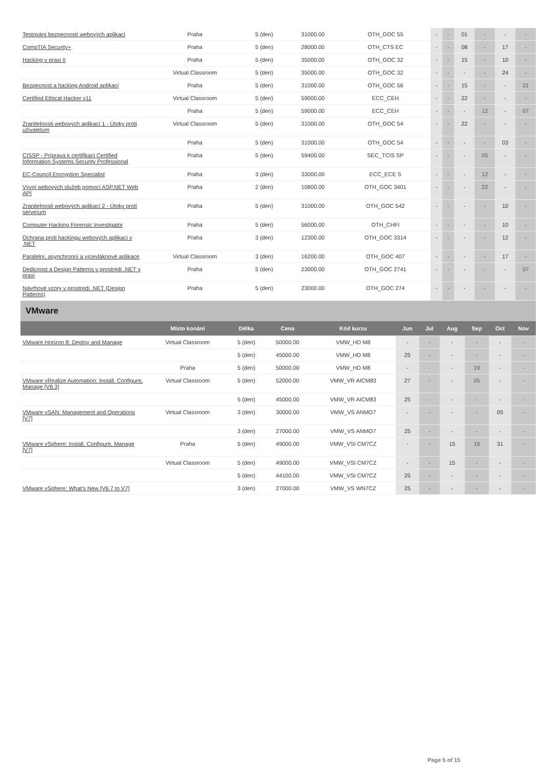| Testování bezpecnosti webových aplikací | Praha | 5 (den) | 31000.00 | OTH_GOC 55 | - | - | 01 | - | - | - |
| CompTIA Security+ | Praha | 5 (den) | 28000.00 | OTH_CTS EC | - | - | 08 | - | 17 | - |
| Hacking v praxi II | Praha | 5 (den) | 35000.00 | OTH_GOC 32 | - | - | 15 | - | 10 | - |
| | Virtual Classroom | 5 (den) | 35000.00 | OTH_GOC 32 | - | - | - | - | 24 | - |
| Bezpecnost a hacking Android aplikací | Praha | 5 (den) | 31000.00 | OTH_GOC 56 | - | - | 15 | - | - | 21 |
| Certified Ethical Hacker v11 | Virtual Classroom | 5 (den) | 59000.00 | ECC_CEH | - | - | 22 | - | - | - |
| | Praha | 5 (den) | 59000.00 | ECC_CEH | - | - | - | 12 | - | 07 |
| Zranitelnosti webových aplikací 1 - Útoky proti uživatelum | Virtual Classroom | 5 (den) | 31000.00 | OTH_GOC 54 | - | - | 22 | - | - | - |
| | Praha | 5 (den) | 31000.00 | OTH_GOC 54 | - | - | - | - | 03 | - |
| CISSP - Príprava k certifikaci Certified Information Systems Security Professional | Praha | 5 (den) | 59400.00 | SEC_TCIS SP | - | - | - | 05 | - | - |
| EC-Council Encryption Specialist | Praha | 3 (den) | 33000.00 | ECC_ECE S | - | - | - | 12 | - | - |
| Vývoj webových služeb pomocí ASP.NET Web API | Praha | 2 (den) | 10800.00 | OTH_GOC 3401 | - | - | - | 22 | - | - |
| Zranitelnosti webových aplikací 2 - Útoky proti serverum | Praha | 5 (den) | 31000.00 | OTH_GOC 542 | - | - | - | - | 10 | - |
| Computer Hacking Forensic Investigator | Praha | 5 (den) | 56000.00 | OTH_CHFI | - | - | - | - | 10 | - |
| Ochrana proti hackingu webových aplikací v .NET | Praha | 3 (den) | 12300.00 | OTH_GOC 3314 | - | - | - | - | 12 | - |
| Paralelní, asynchronní a vícevláknové aplikace | Virtual Classroom | 3 (den) | 16200.00 | OTH_GOC 407 | - | - | - | - | 17 | - |
| Dedicnost a Design Patterns v prostredí .NET v praxi | Praha | 5 (den) | 23000.00 | OTH_GOC 2741 | - | - | - | - | - | 07 |
| Návrhové vzory v prostredí .NET (Design Patterns) | Praha | 5 (den) | 23000.00 | OTH_GOC 274 | - | - | - | - | - | - |
VMware
| | Místo konání | Délka | Cena | Kód kurzu | Jun | Jul | Aug | Sep | Oct | Nov |
| --- | --- | --- | --- | --- | --- | --- | --- | --- | --- | --- |
| VMware Horizon 8: Deploy and Manage | Virtual Classroom | 5 (den) | 50000.00 | VMW_HD M8 | - | - | - | - | - | - |
| | | 5 (den) | 45000.00 | VMW_HD M8 | 25 | - | - | - | - | - |
| | Praha | 5 (den) | 50000.00 | VMW_HD M8 | - | - | - | 19 | - | - |
| VMware vRealize Automation: Install, Configure, Manage [V8.3] | Virtual Classroom | 5 (den) | 52000.00 | VMW_VR AICM83 | 27 | - | - | 05 | - | - |
| | | 5 (den) | 45000.00 | VMW_VR AICM83 | 25 | - | - | - | - | - |
| VMware vSAN: Management and Operations [V7] | Virtual Classroom | 3 (den) | 30000.00 | VMW_VS ANMO7 | - | - | - | - | 05 | - |
| | | 3 (den) | 27000.00 | VMW_VS ANMO7 | 25 | - | - | - | - | - |
| VMware vSphere: Install, Configure, Manage [V7] | Praha | 5 (den) | 49000.00 | VMW_VSI CM7CZ | - | - | 15 | 19 | 31 | - |
| | Virtual Classroom | 5 (den) | 49000.00 | VMW_VSI CM7CZ | - | - | 15 | - | - | - |
| | | 5 (den) | 44100.00 | VMW_VSI CM7CZ | 25 | - | - | - | - | - |
| VMware vSphere: What's New [V6.7 to V7] | | 3 (den) | 27000.00 | VMW_VS WN7CZ | 25 | - | - | - | - | - |
Page 5 of 15